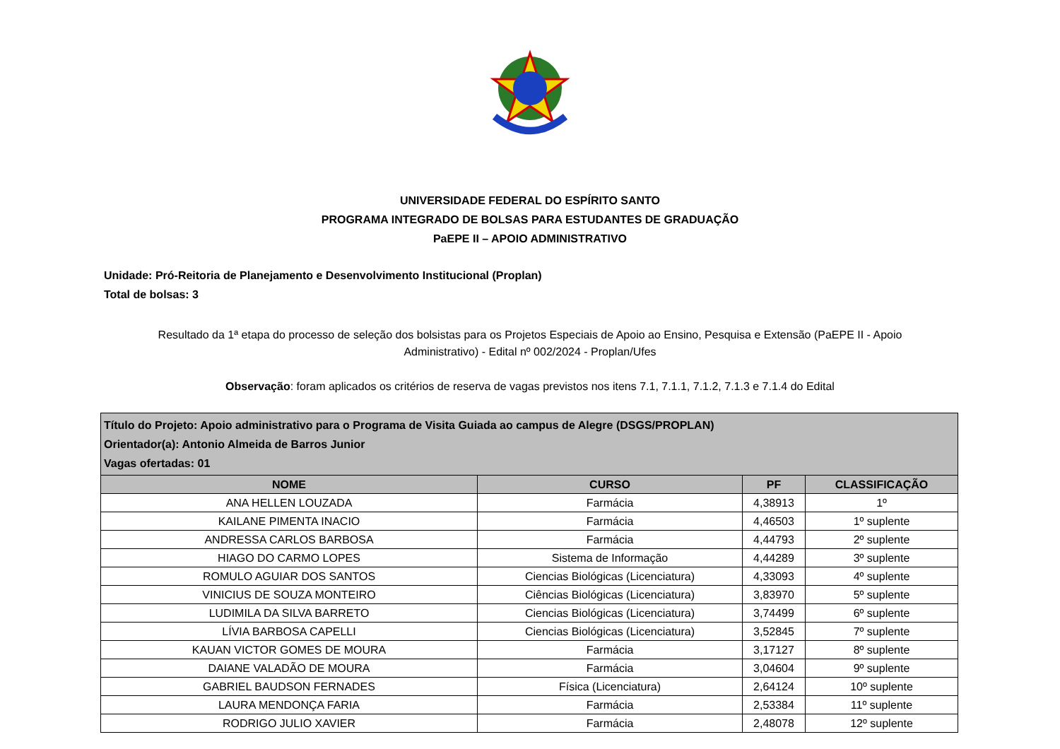UNIVERSIDADE FEDERAL DO ESPÍRITO SANTO
PROGRAMA INTEGRADO DE BOLSAS PARA ESTUDANTES DE GRADUAÇÃO
PaEPE II – APOIO ADMINISTRATIVO
Unidade: Pró-Reitoria de Planejamento e Desenvolvimento Institucional (Proplan)
Total de bolsas: 3
Resultado da 1ª etapa do processo de seleção dos bolsistas para os Projetos Especiais de Apoio ao Ensino, Pesquisa e Extensão (PaEPE II - Apoio Administrativo) - Edital nº 002/2024 - Proplan/Ufes
Observação: foram aplicados os critérios de reserva de vagas previstos nos itens 7.1, 7.1.1, 7.1.2, 7.1.3 e 7.1.4 do Edital
| Título do Projeto: Apoio administrativo para o Programa de Visita Guiada ao campus de Alegre (DSGS/PROPLAN) Orientador(a): Antonio Almeida de Barros Junior Vagas ofertadas: 01 | | | |
| NOME | CURSO | PF | CLASSIFICAÇÃO |
| ANA HELLEN LOUZADA | Farmácia | 4,38913 | 1º |
| KAILANE PIMENTA INACIO | Farmácia | 4,46503 | 1º suplente |
| ANDRESSA CARLOS BARBOSA | Farmácia | 4,44793 | 2º suplente |
| HIAGO DO CARMO LOPES | Sistema de Informação | 4,44289 | 3º suplente |
| ROMULO AGUIAR DOS SANTOS | Ciencias Biológicas (Licenciatura) | 4,33093 | 4º suplente |
| VINICIUS DE SOUZA MONTEIRO | Ciências Biológicas (Licenciatura) | 3,83970 | 5º suplente |
| LUDIMILA DA SILVA BARRETO | Ciencias Biológicas (Licenciatura) | 3,74499 | 6º suplente |
| LÍVIA BARBOSA CAPELLI | Ciencias Biológicas (Licenciatura) | 3,52845 | 7º suplente |
| KAUAN VICTOR GOMES DE MOURA | Farmácia | 3,17127 | 8º suplente |
| DAIANE VALADÃO DE MOURA | Farmácia | 3,04604 | 9º suplente |
| GABRIEL BAUDSON FERNADES | Física (Licenciatura) | 2,64124 | 10º suplente |
| LAURA MENDONÇA FARIA | Farmácia | 2,53384 | 11º suplente |
| RODRIGO JULIO XAVIER | Farmácia | 2,48078 | 12º suplente |